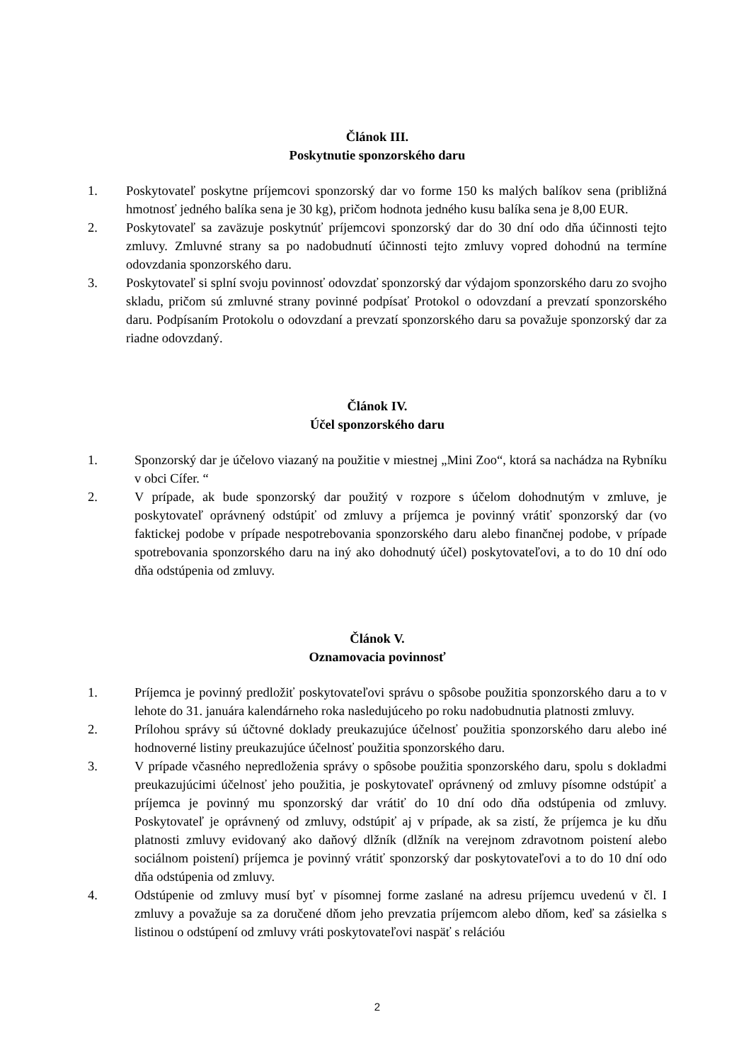Článok III.
Poskytnutie sponzorského daru
1. Poskytovateľ poskytne príjemcovi sponzorský dar vo forme 150 ks malých balíkov sena (približná hmotnosť jedného balíka sena je 30 kg), pričom hodnota jedného kusu balíka sena je 8,00 EUR.
2. Poskytovateľ sa zaväzuje poskytnúť príjemcovi sponzorský dar do 30 dní odo dňa účinnosti tejto zmluvy. Zmluvné strany sa po nadobudnutí účinnosti tejto zmluvy vopred dohodnú na termíne odovzdania sponzorského daru.
3. Poskytovateľ si splní svoju povinnosť odovzdať sponzorský dar výdajom sponzorského daru zo svojho skladu, pričom sú zmluvné strany povinné podpísať Protokol o odovzdaní a prevzatí sponzorského daru. Podpísaním Protokolu o odovzdaní a prevzatí sponzorského daru sa považuje sponzorský dar za riadne odovzdaný.
Článok IV.
Účel sponzorského daru
1. Sponzorský dar je účelovo viazaný na použitie v miestnej „Mini Zoo“, ktorá sa nachádza na Rybníku v obci Cífer. “
2. V prípade, ak bude sponzorský dar použitý v rozpore s účelom dohodnutým v zmluve, je poskytovateľ oprávnený odstúpiť od zmluvy a príjemca je povinný vrátiť sponzorský dar (vo faktickej podobe v prípade nespotrebovania sponzorského daru alebo finančnej podobe, v prípade spotrebovania sponzorského daru na iný ako dohodnutý účel) poskytovateľovi, a to do 10 dní odo dňa odstúpenia od zmluvy.
Článok V.
Oznamovacia povinnosť
1. Príjemca je povinný predložiť poskytovateľovi správu o spôsobe použitia sponzorského daru a to v lehote do 31. januára kalendárneho roka nasledujúceho po roku nadobudnutia platnosti zmluvy.
2. Prílohou správy sú účtovné doklady preukazujúce účelnosť použitia sponzorského daru alebo iné hodnoverné listiny preukazujúce účelnosť použitia sponzorského daru.
3. V prípade včasného nepredloženia správy o spôsobe použitia sponzorského daru, spolu s dokladmi preukazujúcimi účelnosť jeho použitia, je poskytovateľ oprávnený od zmluvy písomne odstúpiť a príjemca je povinný mu sponzorský dar vrátiť do 10 dní odo dňa odstúpenia od zmluvy. Poskytovateľ je oprávnený od zmluvy, odstúpiť aj v prípade, ak sa zistí, že príjemca je ku dňu platnosti zmluvy evidovaný ako daňový dlžník (dlžník na verejnom zdravotnom poistení alebo sociálnom poistení) príjemca je povinný vrátiť sponzorský dar poskytovateľovi a to do 10 dní odo dňa odstúpenia od zmluvy.
4. Odstúpenie od zmluvy musí byť v písomnej forme zaslané na adresu príjemcu uvedenú v čl. I zmluvy a považuje sa za doručené dňom jeho prevzatia príjemcom alebo dňom, keď sa zásielka s listinou o odstúpení od zmluvy vráti poskytovateľovi naspäť s relációu
2